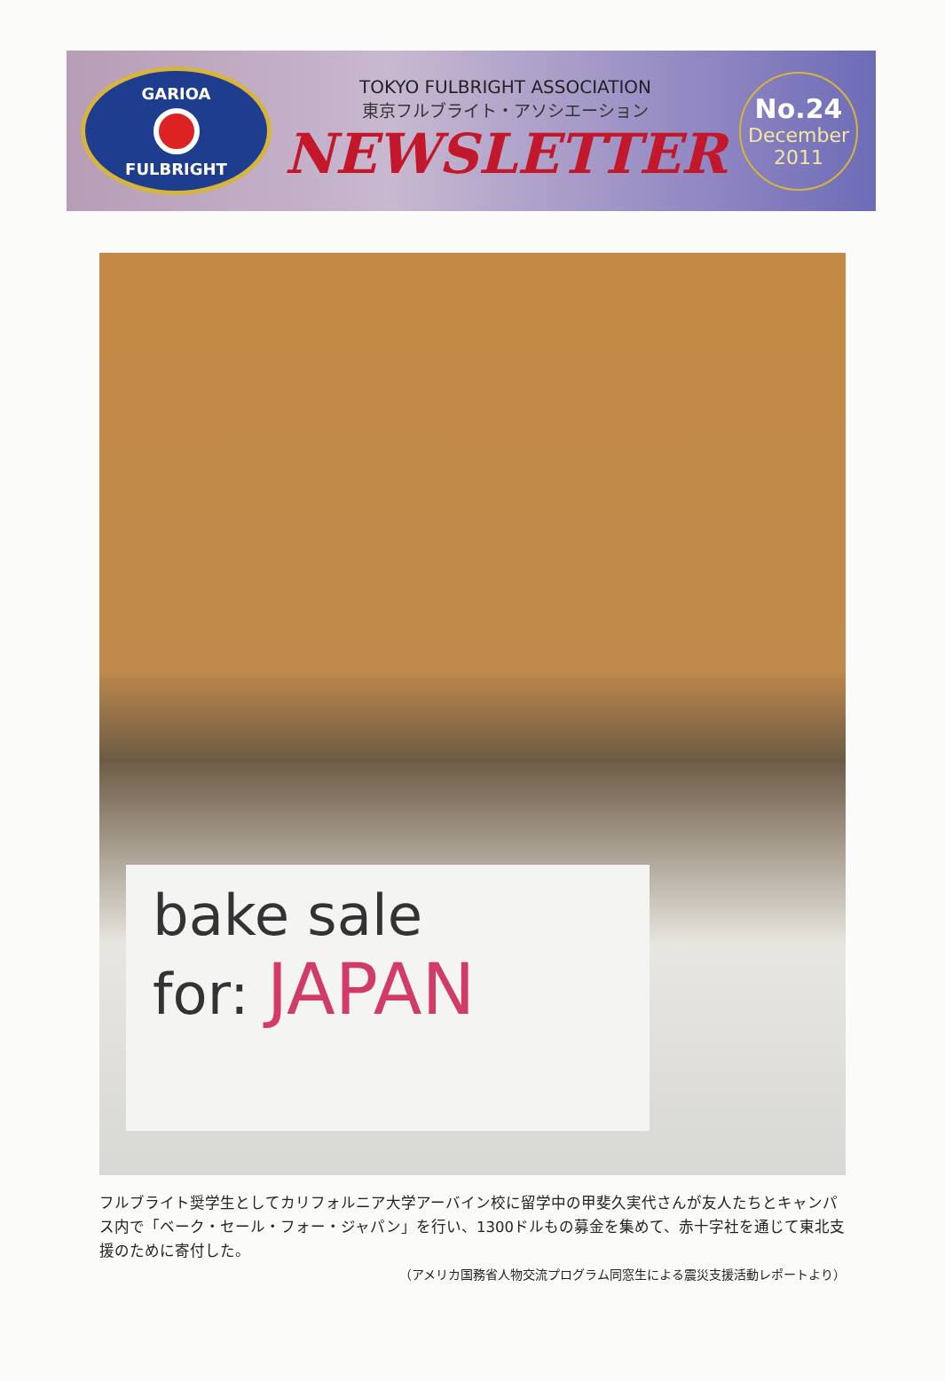GARIOA
FULBRIGHT
TOKYO FULBRIGHT ASSOCIATION
東京フルブライト・アソシエーション
NEWSLETTER
No.24
December
2011
bake sale
for: JAPAN
フルブライト奨学生としてカリフォルニア大学アーバイン校に留学中の甲斐久実代さんが友人たちとキャンパス内で「ベーク・セール・フォー・ジャパン」を行い、1300ドルもの募金を集めて、赤十字社を通じて東北支援のために寄付した。
（アメリカ国務省人物交流プログラム同窓生による震災支援活動レポートより）